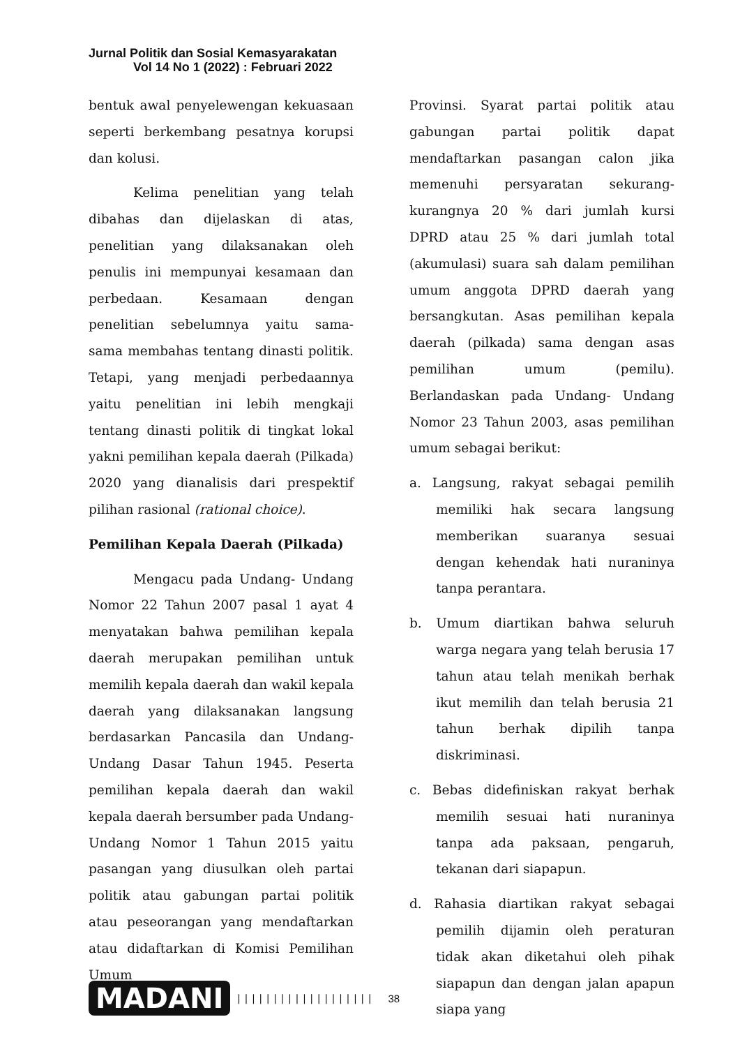Jurnal Politik dan Sosial Kemasyarakatan
Vol 14 No 1 (2022) : Februari 2022
bentuk awal penyelewengan kekuasaan seperti berkembang pesatnya korupsi dan kolusi.
Kelima penelitian yang telah dibahas dan dijelaskan di atas, penelitian yang dilaksanakan oleh penulis ini mempunyai kesamaan dan perbedaan. Kesamaan dengan penelitian sebelumnya yaitu sama- sama membahas tentang dinasti politik. Tetapi, yang menjadi perbedaannya yaitu penelitian ini lebih mengkaji tentang dinasti politik di tingkat lokal yakni pemilihan kepala daerah (Pilkada) 2020 yang dianalisis dari prespektif pilihan rasional (rational choice).
Pemilihan Kepala Daerah (Pilkada)
Mengacu pada Undang- Undang Nomor 22 Tahun 2007 pasal 1 ayat 4 menyatakan bahwa pemilihan kepala daerah merupakan pemilihan untuk memilih kepala daerah dan wakil kepala daerah yang dilaksanakan langsung berdasarkan Pancasila dan Undang- Undang Dasar Tahun 1945. Peserta pemilihan kepala daerah dan wakil kepala daerah bersumber pada Undang- Undang Nomor 1 Tahun 2015 yaitu pasangan yang diusulkan oleh partai politik atau gabungan partai politik atau peseorangan yang mendaftarkan atau didaftarkan di Komisi Pemilihan Umum
Provinsi. Syarat partai politik atau gabungan partai politik dapat mendaftarkan pasangan calon jika memenuhi persyaratan sekurang-kurangnya 20 % dari jumlah kursi DPRD atau 25 % dari jumlah total (akumulasi) suara sah dalam pemilihan umum anggota DPRD daerah yang bersangkutan. Asas pemilihan kepala daerah (pilkada) sama dengan asas pemilihan umum (pemilu). Berlandaskan pada Undang- Undang Nomor 23 Tahun 2003, asas pemilihan umum sebagai berikut:
a. Langsung, rakyat sebagai pemilih memiliki hak secara langsung memberikan suaranya sesuai dengan kehendak hati nuraninya tanpa perantara.
b. Umum diartikan bahwa seluruh warga negara yang telah berusia 17 tahun atau telah menikah berhak ikut memilih dan telah berusia 21 tahun berhak dipilih tanpa diskriminasi.
c. Bebas didefiniskan rakyat berhak memilih sesuai hati nuraninya tanpa ada paksaan, pengaruh, tekanan dari siapapun.
d. Rahasia diartikan rakyat sebagai pemilih dijamin oleh peraturan tidak akan diketahui oleh pihak siapapun dan dengan jalan apapun siapa yang
MADANI ||||||||||||||||||| 38